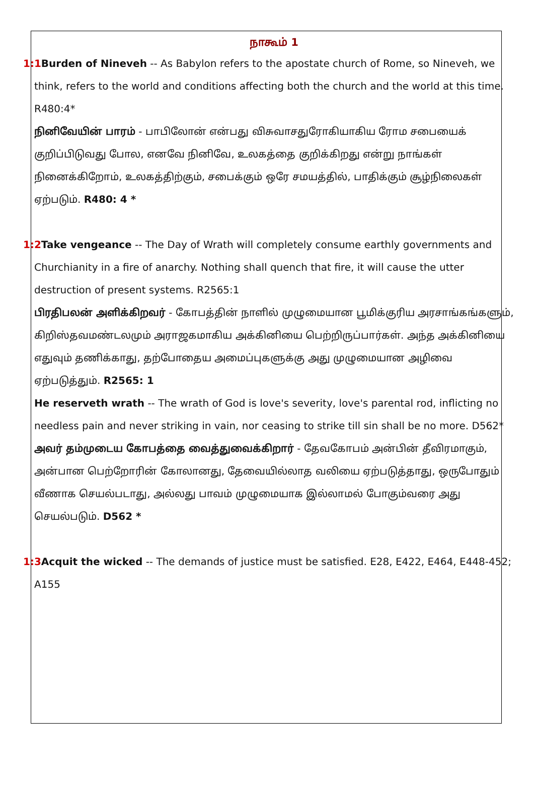நாகூம் 1
1:1 Burden of Nineveh -- As Babylon refers to the apostate church of Rome, so Nineveh, we think, refers to the world and conditions affecting both the church and the world at this time. R480:4*
நினிவேயின் பாரம் - பாபிலோன் என்பது விசுவாசதுரோகியாகிய ரோம சபையைக் குறிப்பிடுவது போல, எனவே நினிவே, உலகத்தை குறிக்கிறது என்று நாங்கள் நினைக்கிறோம், உலகத்திற்கும், சபைக்கும் ஒரே சமயத்தில், பாதிக்கும் சூழ்நிலைகள் ஏற்படும். R480: 4 *
1:2 Take vengeance -- The Day of Wrath will completely consume earthly governments and Churchianity in a fire of anarchy. Nothing shall quench that fire, it will cause the utter destruction of present systems. R2565:1
பிரதிபலன் அளிக்கிறவர் - கோபத்தின் நாளில் முழுமையான பூமிக்குரிய அரசாங்கங்களும், கிறிஸ்தவமண்டலமும் அராஜகமாகிய அக்கினியை பெற்றிருப்பார்கள். அந்த அக்கினியை எதுவும் தணிக்காது, தற்போதைய அமைப்புகளுக்கு அது முழுமையான அழிவை ஏற்படுத்தும். R2565: 1
He reserveth wrath -- The wrath of God is love's severity, love's parental rod, inflicting no needless pain and never striking in vain, nor ceasing to strike till sin shall be no more. D562*
அவர் தம்முடைய கோபத்தை வைத்துவைக்கிறார் - தேவகோபம் அன்பின் தீவிரமாகும், அன்பான பெற்றோரின் கோலானது, தேவையில்லாத வலியை ஏற்படுத்தாது, ஒருபோதும் வீணாக செயல்படாது, அல்லது பாவம் முழுமையாக இல்லாமல் போகும்வரை அது செயல்படும். D562 *
1:3 Acquit the wicked -- The demands of justice must be satisfied. E28, E422, E464, E448-452; A155